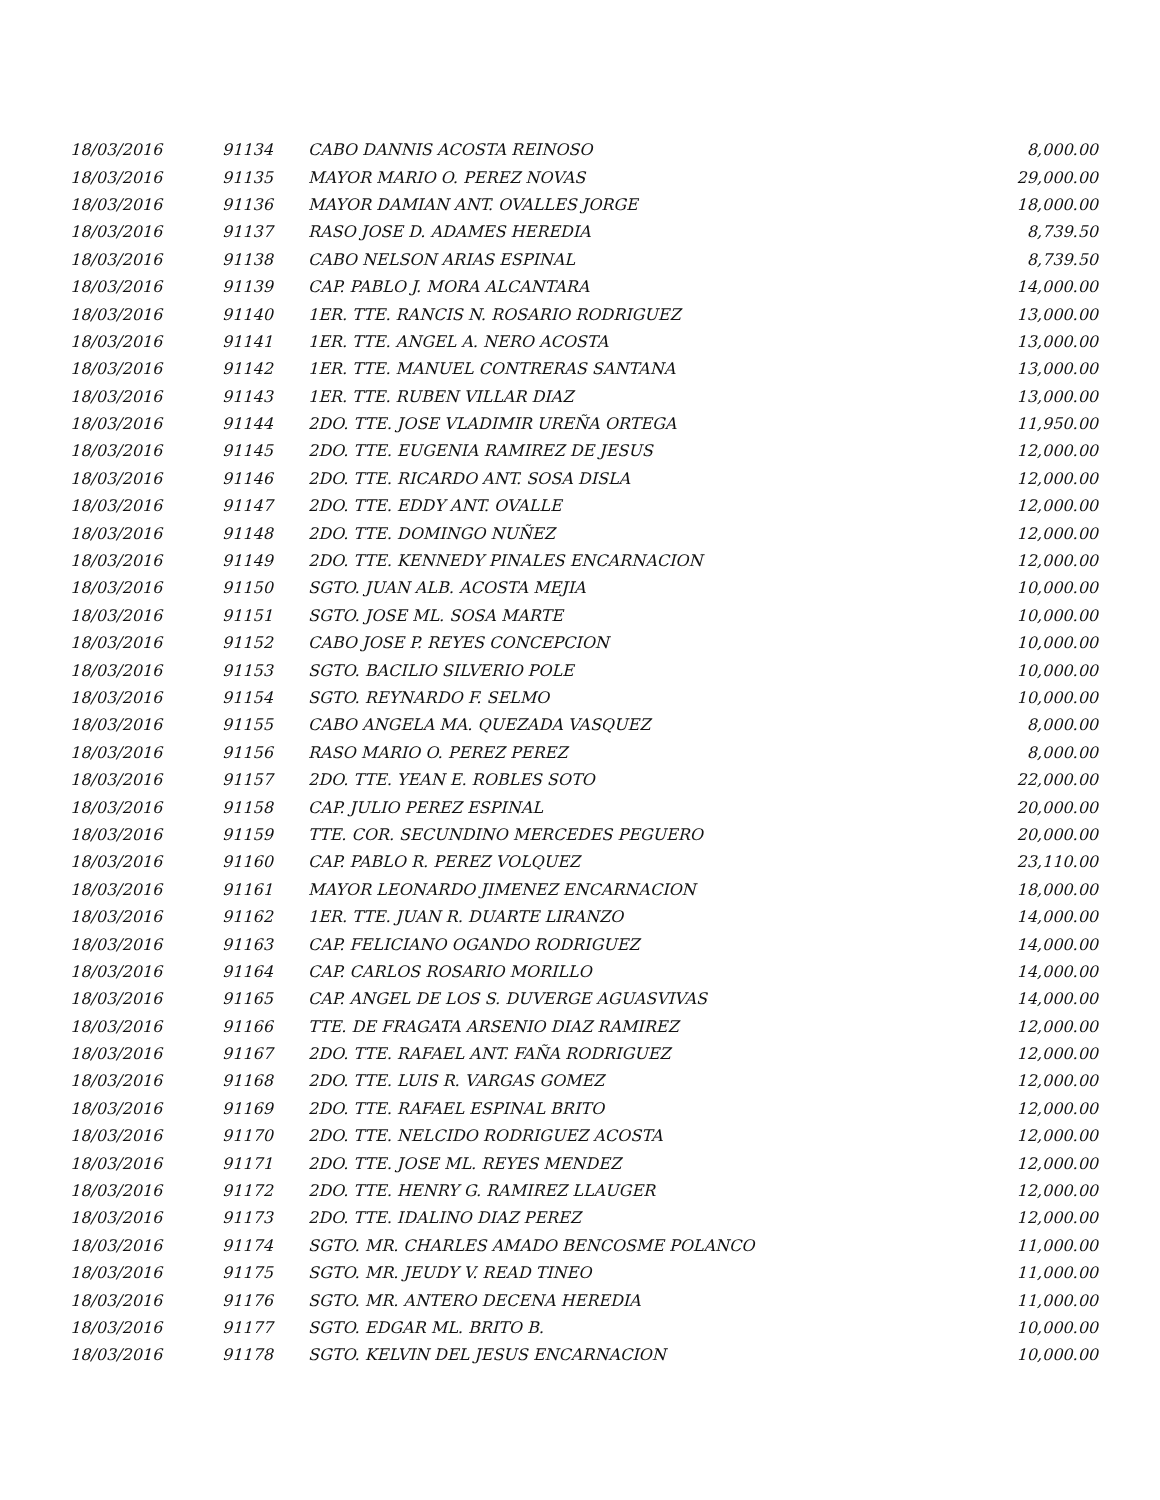| 18/03/2016 | 91134 | CABO DANNIS ACOSTA REINOSO | 8,000.00 |
| 18/03/2016 | 91135 | MAYOR MARIO O. PEREZ NOVAS | 29,000.00 |
| 18/03/2016 | 91136 | MAYOR DAMIAN ANT. OVALLES JORGE | 18,000.00 |
| 18/03/2016 | 91137 | RASO JOSE D. ADAMES HEREDIA | 8,739.50 |
| 18/03/2016 | 91138 | CABO NELSON ARIAS ESPINAL | 8,739.50 |
| 18/03/2016 | 91139 | CAP. PABLO J. MORA ALCANTARA | 14,000.00 |
| 18/03/2016 | 91140 | 1ER. TTE. RANCIS N. ROSARIO RODRIGUEZ | 13,000.00 |
| 18/03/2016 | 91141 | 1ER. TTE. ANGEL A. NERO ACOSTA | 13,000.00 |
| 18/03/2016 | 91142 | 1ER. TTE. MANUEL CONTRERAS SANTANA | 13,000.00 |
| 18/03/2016 | 91143 | 1ER. TTE. RUBEN VILLAR DIAZ | 13,000.00 |
| 18/03/2016 | 91144 | 2DO. TTE. JOSE VLADIMIR UREÑA ORTEGA | 11,950.00 |
| 18/03/2016 | 91145 | 2DO. TTE. EUGENIA RAMIREZ DE JESUS | 12,000.00 |
| 18/03/2016 | 91146 | 2DO. TTE. RICARDO ANT. SOSA DISLA | 12,000.00 |
| 18/03/2016 | 91147 | 2DO. TTE. EDDY ANT. OVALLE | 12,000.00 |
| 18/03/2016 | 91148 | 2DO. TTE. DOMINGO NUÑEZ | 12,000.00 |
| 18/03/2016 | 91149 | 2DO. TTE. KENNEDY PINALES ENCARNACION | 12,000.00 |
| 18/03/2016 | 91150 | SGTO. JUAN ALB. ACOSTA MEJIA | 10,000.00 |
| 18/03/2016 | 91151 | SGTO. JOSE ML. SOSA MARTE | 10,000.00 |
| 18/03/2016 | 91152 | CABO JOSE P. REYES CONCEPCION | 10,000.00 |
| 18/03/2016 | 91153 | SGTO. BACILIO SILVERIO POLE | 10,000.00 |
| 18/03/2016 | 91154 | SGTO. REYNARDO F. SELMO | 10,000.00 |
| 18/03/2016 | 91155 | CABO ANGELA MA. QUEZADA VASQUEZ | 8,000.00 |
| 18/03/2016 | 91156 | RASO MARIO O. PEREZ PEREZ | 8,000.00 |
| 18/03/2016 | 91157 | 2DO. TTE. YEAN E. ROBLES SOTO | 22,000.00 |
| 18/03/2016 | 91158 | CAP. JULIO PEREZ ESPINAL | 20,000.00 |
| 18/03/2016 | 91159 | TTE. COR. SECUNDINO MERCEDES PEGUERO | 20,000.00 |
| 18/03/2016 | 91160 | CAP. PABLO R. PEREZ VOLQUEZ | 23,110.00 |
| 18/03/2016 | 91161 | MAYOR LEONARDO JIMENEZ ENCARNACION | 18,000.00 |
| 18/03/2016 | 91162 | 1ER. TTE. JUAN R. DUARTE LIRANZO | 14,000.00 |
| 18/03/2016 | 91163 | CAP. FELICIANO OGANDO RODRIGUEZ | 14,000.00 |
| 18/03/2016 | 91164 | CAP. CARLOS ROSARIO MORILLO | 14,000.00 |
| 18/03/2016 | 91165 | CAP. ANGEL DE LOS S. DUVERGE AGUASVIVAS | 14,000.00 |
| 18/03/2016 | 91166 | TTE. DE FRAGATA ARSENIO DIAZ RAMIREZ | 12,000.00 |
| 18/03/2016 | 91167 | 2DO. TTE. RAFAEL ANT. FAÑA RODRIGUEZ | 12,000.00 |
| 18/03/2016 | 91168 | 2DO. TTE. LUIS R. VARGAS GOMEZ | 12,000.00 |
| 18/03/2016 | 91169 | 2DO. TTE. RAFAEL ESPINAL BRITO | 12,000.00 |
| 18/03/2016 | 91170 | 2DO. TTE. NELCIDO RODRIGUEZ ACOSTA | 12,000.00 |
| 18/03/2016 | 91171 | 2DO. TTE. JOSE ML. REYES MENDEZ | 12,000.00 |
| 18/03/2016 | 91172 | 2DO. TTE. HENRY G. RAMIREZ LLAUGER | 12,000.00 |
| 18/03/2016 | 91173 | 2DO. TTE. IDALINO DIAZ PEREZ | 12,000.00 |
| 18/03/2016 | 91174 | SGTO. MR. CHARLES AMADO BENCOSME POLANCO | 11,000.00 |
| 18/03/2016 | 91175 | SGTO. MR. JEUDY V. READ TINEO | 11,000.00 |
| 18/03/2016 | 91176 | SGTO. MR. ANTERO DECENA HEREDIA | 11,000.00 |
| 18/03/2016 | 91177 | SGTO. EDGAR ML. BRITO B. | 10,000.00 |
| 18/03/2016 | 91178 | SGTO. KELVIN DEL JESUS ENCARNACION | 10,000.00 |